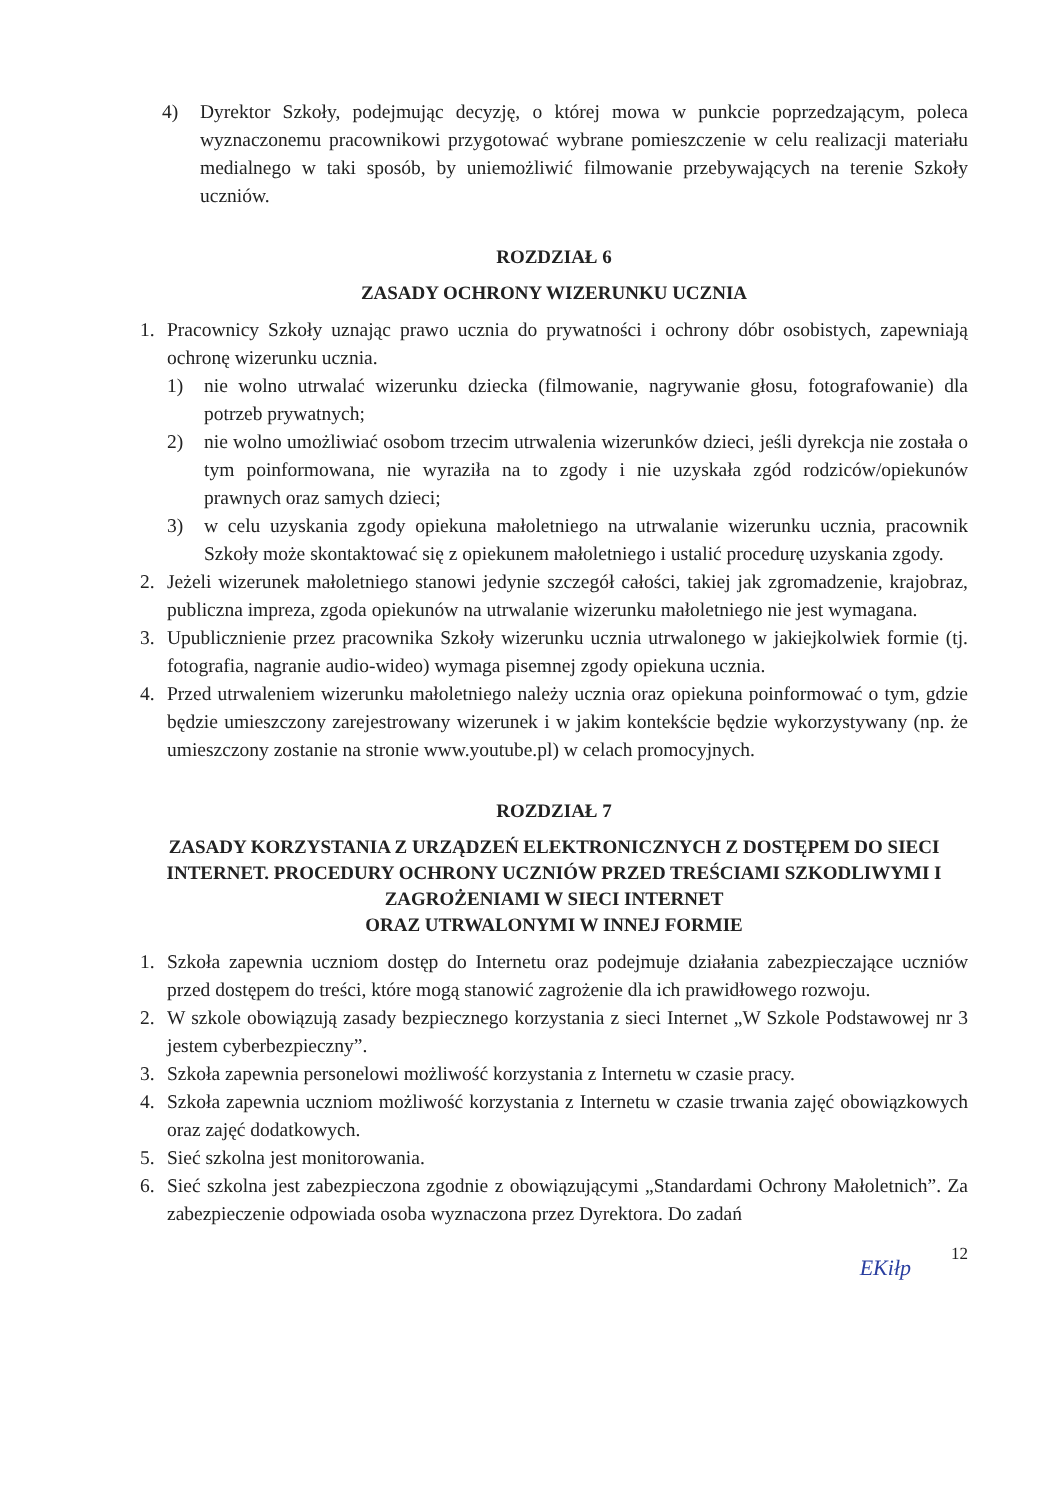4) Dyrektor Szkoły, podejmując decyzję, o której mowa w punkcie poprzedzającym, poleca wyznaczonemu pracownikowi przygotować wybrane pomieszczenie w celu realizacji materiału medialnego w taki sposób, by uniemożliwić filmowanie przebywających na terenie Szkoły uczniów.
ROZDZIAŁ 6
ZASADY OCHRONY WIZERUNKU UCZNIA
1. Pracownicy Szkoły uznając prawo ucznia do prywatności i ochrony dóbr osobistych, zapewniają ochronę wizerunku ucznia.
1) nie wolno utrwalać wizerunku dziecka (filmowanie, nagrywanie głosu, fotografowanie) dla potrzeb prywatnych;
2) nie wolno umożliwiać osobom trzecim utrwalenia wizerunków dzieci, jeśli dyrekcja nie została o tym poinformowana, nie wyraziła na to zgody i nie uzyskała zgód rodziców/opiekunów prawnych oraz samych dzieci;
3) w celu uzyskania zgody opiekuna małoletniego na utrwalanie wizerunku ucznia, pracownik Szkoły może skontaktować się z opiekunem małoletniego i ustalić procedurę uzyskania zgody.
2. Jeżeli wizerunek małoletniego stanowi jedynie szczegół całości, takiej jak zgromadzenie, krajobraz, publiczna impreza, zgoda opiekunów na utrwalanie wizerunku małoletniego nie jest wymagana.
3. Upublicznienie przez pracownika Szkoły wizerunku ucznia utrwalonego w jakiejkolwiek formie (tj. fotografia, nagranie audio-wideo) wymaga pisemnej zgody opiekuna ucznia.
4. Przed utrwaleniem wizerunku małoletniego należy ucznia oraz opiekuna poinformować o tym, gdzie będzie umieszczony zarejestrowany wizerunek i w jakim kontekście będzie wykorzystywany (np. że umieszczony zostanie na stronie www.youtube.pl) w celach promocyjnych.
ROZDZIAŁ 7
ZASADY KORZYSTANIA Z URZĄDZEŃ ELEKTRONICZNYCH Z DOSTĘPEM DO SIECI INTERNET. PROCEDURY OCHRONY UCZNIÓW PRZED TREŚCIAMI SZKODLIWYMI I ZAGROŻENIAMI W SIECI INTERNET
ORAZ UTRWALONYMI W INNEJ FORMIE
1. Szkoła zapewnia uczniom dostęp do Internetu oraz podejmuje działania zabezpieczające uczniów przed dostępem do treści, które mogą stanowić zagrożenie dla ich prawidłowego rozwoju.
2. W szkole obowiązują zasady bezpiecznego korzystania z sieci Internet „W Szkole Podstawowej nr 3 jestem cyberbezpieczny”.
3. Szkoła zapewnia personelowi możliwość korzystania z Internetu w czasie pracy.
4. Szkoła zapewnia uczniom możliwość korzystania z Internetu w czasie trwania zajęć obowiązkowych oraz zajęć dodatkowych.
5. Sieć szkolna jest monitorowania.
6. Sieć szkolna jest zabezpieczona zgodnie z obowiązującymi „Standardami Ochrony Małoletnich”. Za zabezpieczenie odpowiada osoba wyznaczona przez Dyrektora. Do zadań
EKiłp 12